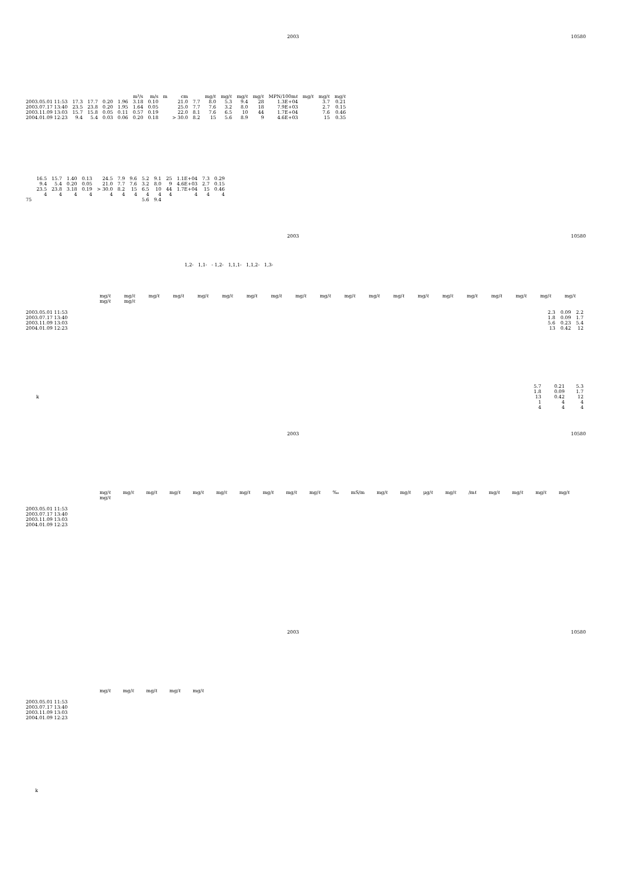2003 10580
| | | | | | m³/s | m/s | m | cm | | mg/ℓ | mg/ℓ | mg/ℓ | mg/ℓ | MPN/100mℓ | mg/ℓ | mg/ℓ | mg/ℓ |
| --- | --- | --- | --- | --- | --- | --- | --- | --- | --- | --- | --- | --- | --- | --- | --- | --- | --- |
| 2003.05.01 11:53 | 17.3 | 17.7 | 0.20 | 1.96 | 3.18 | 0.10 | | 21.0 | 7.7 | 8.0 | 5.3 | 9.4 | 28 | 1.3E+04 | | 3.7 | 0.21 |
| 2003.07.17 13:40 | 23.5 | 23.8 | 0.20 | 1.95 | 1.64 | 0.05 | | 25.0 | 7.7 | 7.6 | 3.2 | 8.0 | 18 | 7.9E+03 | | 2.7 | 0.15 |
| 2003.11.09 13:03 | 15.7 | 15.8 | 0.05 | 0.11 | 0.57 | 0.19 | | 22.0 | 8.1 | 7.6 | 6.5 | 10 | 44 | 1.7E+04 | | 7.6 | 0.46 |
| 2004.01.09 12:23 | 9.4 | 5.4 | 0.03 | 0.06 | 0.20 | 0.18 | | > 30.0 | 8.2 | 15 | 5.6 | 8.9 | 9 | 4.6E+03 | | 15 | 0.35 |
| | 16.5 | 15.7 | 1.40 | 0.13 | 24.5 | 7.9 | 9.6 | 5.2 | 9.1 | 25 | 1.1E+04 | 7.3 | 0.29 |
| | 9.4 | 5.4 | 0.20 | 0.05 | 21.0 | 7.7 | 7.6 | 3.2 | 8.0 | 9 | 4.6E+03 | 2.7 | 0.15 |
| | 23.5 | 23.8 | 3.18 | 0.19 | > 30.0 | 8.2 | 15 | 6.5 | 10 | 44 | 1.7E+04 | 15 | 0.46 |
| | 4 | 4 | 4 | 4 | 4 | 4 | 4 | 4 | 4 | 4 | 4 | 4 | 4 |
| 75 | | | | | | | | 5.6 | 9.4 | | | | |
2003 10580
1,2- 1,1- - 1,2- 1,1,1- 1,1,2- 1,3-
mg/ℓ mg/ℓ mg/ℓ mg/ℓ mg/ℓ mg/ℓ mg/ℓ mg/ℓ mg/ℓ mg/ℓ mg/ℓ mg/ℓ mg/ℓ mg/ℓ mg/ℓ mg/ℓ mg/ℓ mg/ℓ mg/ℓ mg/ℓ mg/ℓ mg/ℓ
| 2003.05.01 11:53 | | 2.3 | 0.09 | 2.2 |
| 2003.07.17 13:40 | | 1.8 | 0.09 | 1.7 |
| 2003.11.09 13:03 | | 5.6 | 0.23 | 5.4 |
| 2004.01.09 12:23 | | 13 | 0.42 | 12 |
| | | 5.7 | 0.21 | 5.3 |
| | | 1.8 | 0.09 | 1.7 |
| k | | 13 | 0.42 | 12 |
| | | 1 | 4 | 4 |
| | | 4 | 4 | 4 |
2003 10580
mg/ℓ mg/ℓ mg/ℓ mg/ℓ mg/ℓ mg/ℓ mg/ℓ mg/ℓ mg/ℓ mg/ℓ ‰ mS/m mg/ℓ mg/ℓ μg/ℓ mg/ℓ /mℓ mg/ℓ mg/ℓ mg/ℓ mg/ℓ mg/ℓ
| 2003.05.01 11:53 |
| 2003.07.17 13:40 |
| 2003.11.09 13:03 |
| 2004.01.09 12:23 |
2003 10580
mg/ℓ mg/ℓ mg/ℓ mg/ℓ mg/ℓ
| 2003.05.01 11:53 |
| 2003.07.17 13:40 |
| 2003.11.09 13:03 |
| 2004.01.09 12:23 |
k